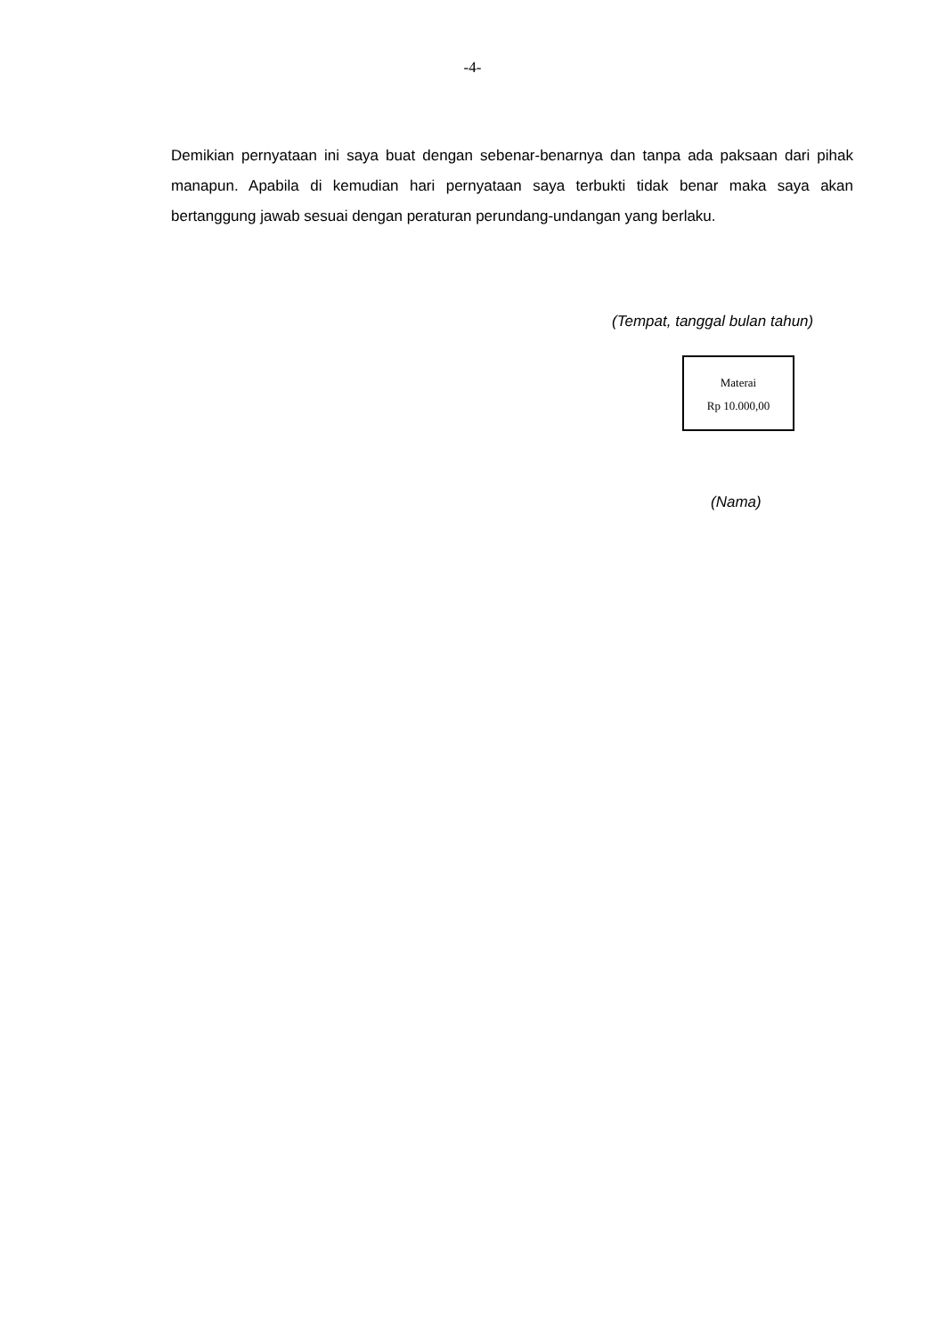-4-
Demikian pernyataan ini saya buat dengan sebenar-benarnya dan tanpa ada paksaan dari pihak manapun. Apabila di kemudian hari pernyataan saya terbukti tidak benar maka saya akan bertanggung jawab sesuai dengan peraturan perundang-undangan yang berlaku.
(Tempat, tanggal bulan tahun)
Materai
Rp 10.000,00
(Nama)